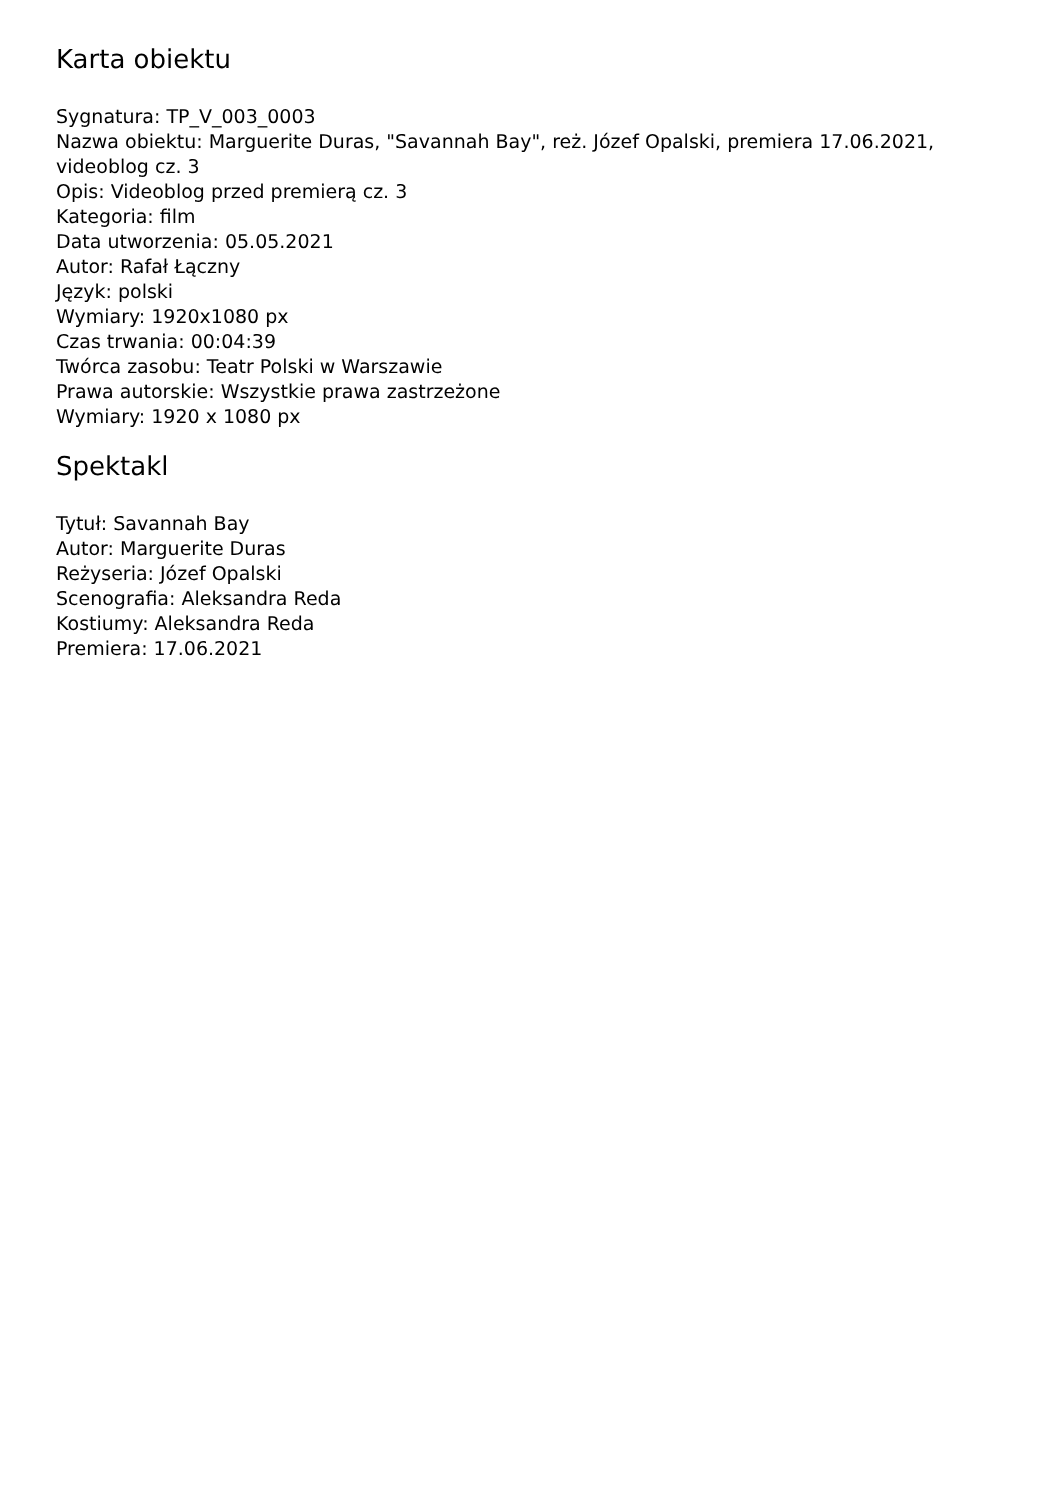Karta obiektu
Sygnatura: TP_V_003_0003
Nazwa obiektu: Marguerite Duras, "Savannah Bay", reż. Józef Opalski, premiera 17.06.2021, videoblog cz. 3
Opis: Videoblog przed premierą cz. 3
Kategoria: film
Data utworzenia: 05.05.2021
Autor: Rafał Łączny
Język: polski
Wymiary: 1920x1080 px
Czas trwania: 00:04:39
Twórca zasobu: Teatr Polski w Warszawie
Prawa autorskie: Wszystkie prawa zastrzeżone
Wymiary: 1920 x 1080 px
Spektakl
Tytuł: Savannah Bay
Autor: Marguerite Duras
Reżyseria: Józef Opalski
Scenografia: Aleksandra Reda
Kostiumy: Aleksandra Reda
Premiera: 17.06.2021